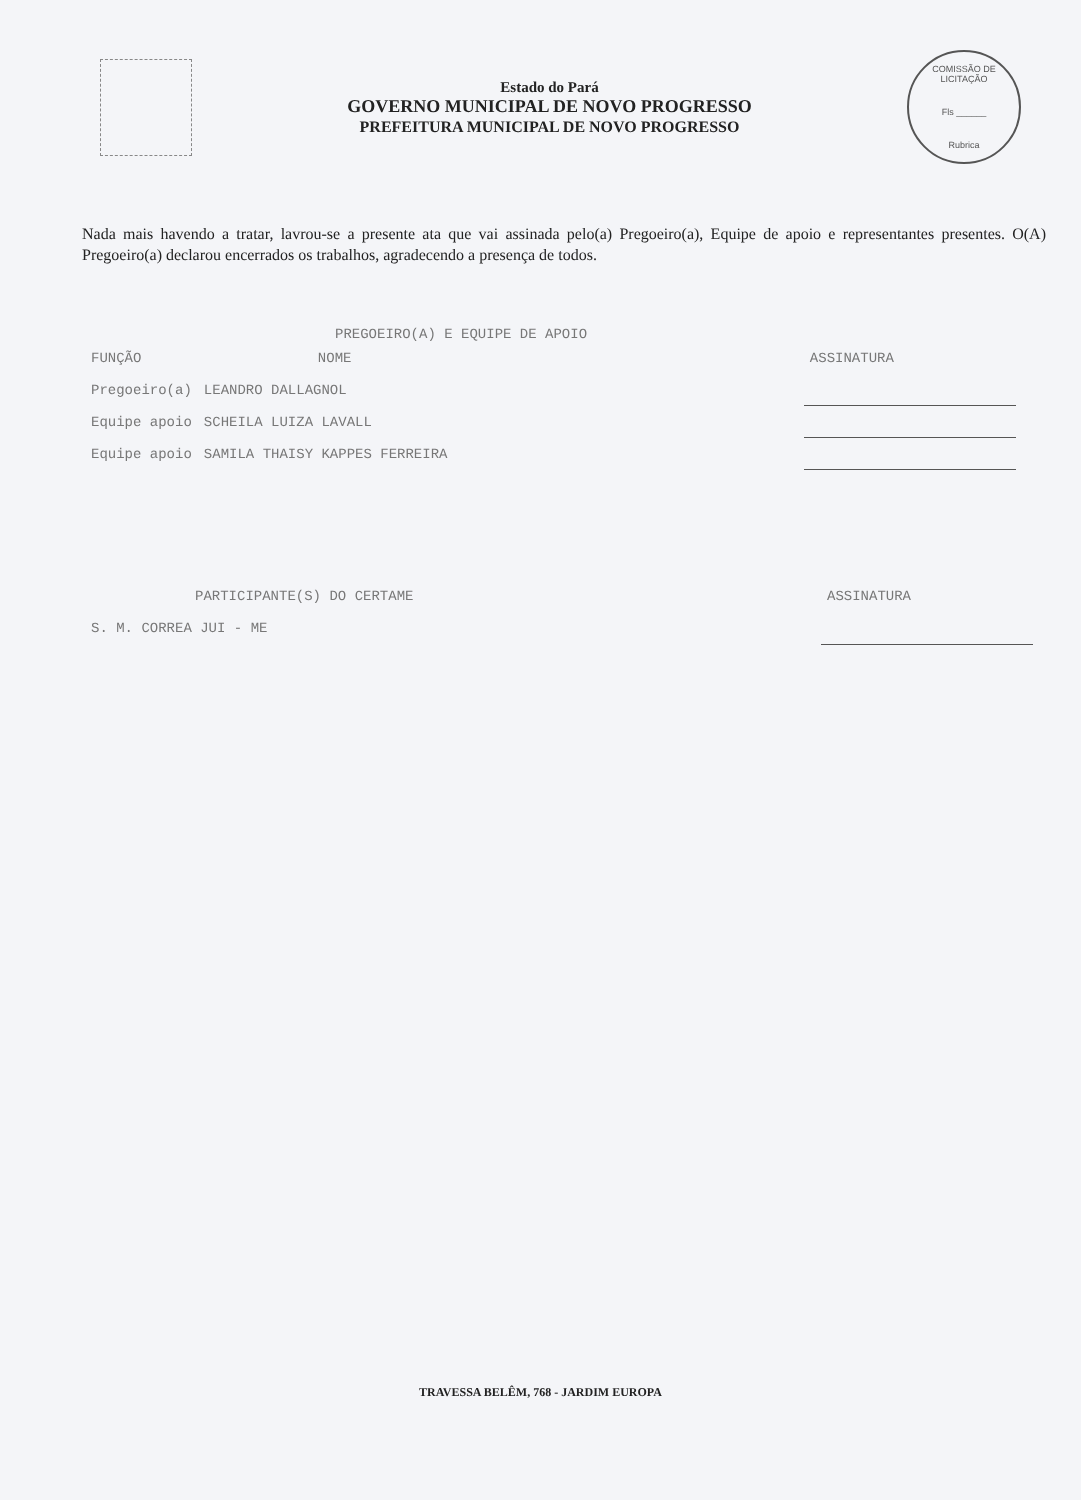Estado do Pará
GOVERNO MUNICIPAL DE NOVO PROGRESSO
PREFEITURA MUNICIPAL DE NOVO PROGRESSO
COMISSÃO DE LICITAÇÃO
Fls ______
Rubrica
Nada mais havendo a tratar, lavrou-se a presente ata que vai assinada pelo(a) Pregoeiro(a), Equipe de apoio e representantes presentes. O(A) Pregoeiro(a) declarou encerrados os trabalhos, agradecendo a presença de todos.
PREGOEIRO(A) E EQUIPE DE APOIO
| FUNÇÃO | NOME | ASSINATURA |
| --- | --- | --- |
| Pregoeiro(a) | LEANDRO DALLAGNOL | |
| Equipe apoio | SCHEILA LUIZA LAVALL | |
| Equipe apoio | SAMILA THAISY KAPPES FERREIRA | |
| PARTICIPANTE(S) DO CERTAME | ASSINATURA |
| --- | --- |
| S. M. CORREA JUI - ME | |
TRAVESSA BELÊM, 768 - JARDIM EUROPA